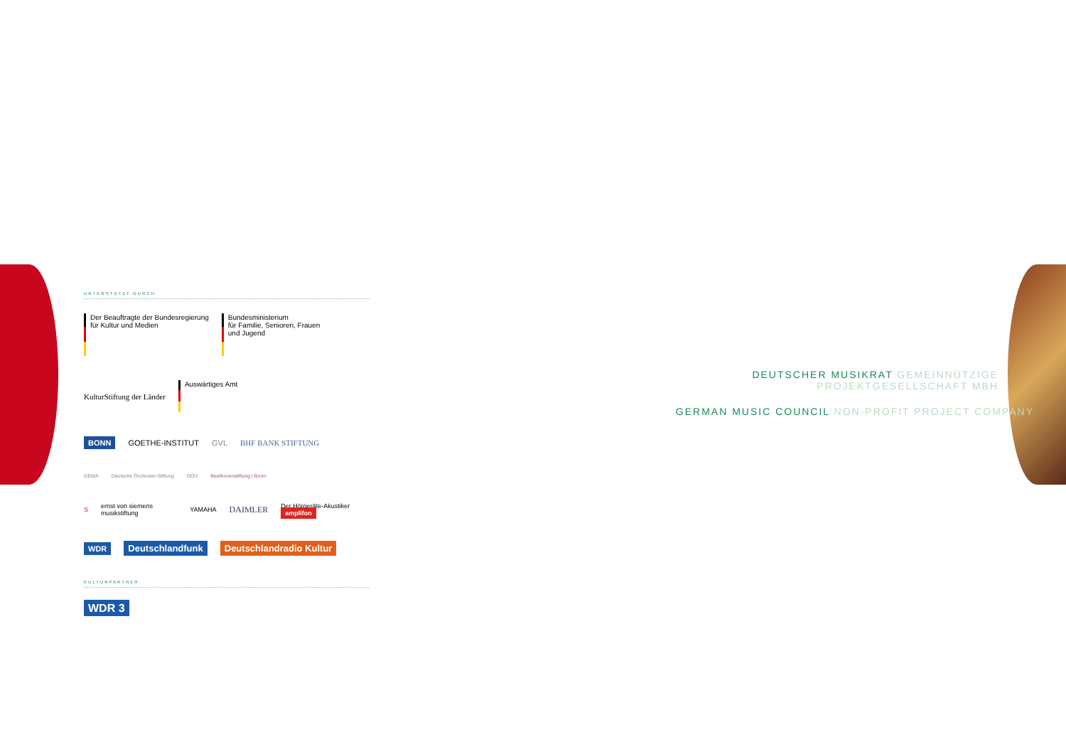UNTERSTÜTZT DURCH
Der Beauftragte der Bundesregierung
für Kultur und Medien
Bundesministerium
für Familie, Senioren, Frauen
und Jugend
KulturStiftung der Länder
Auswärtiges Amt
BONN GOETHE-INSTITUT GVL BHF BANK STIFTUNG
GEMA Deutsche Orchester-Stiftung DOV Beethovenstiftung | Bonn
Sernst von siemens musikstiftung YAMAHA DAIMLER Der Hörgeräte-Akustiker amplifon
WDR Deutschlandfunk Deutschlandradio Kultur
KULTURPARTNER
WDR 3
DEUTSCHER MUSIKRAT GEMEINNÜTZIGE PROJEKTGESELLSCHAFT MBH
GERMAN MUSIC COUNCIL NON-PROFIT PROJECT COMPANY